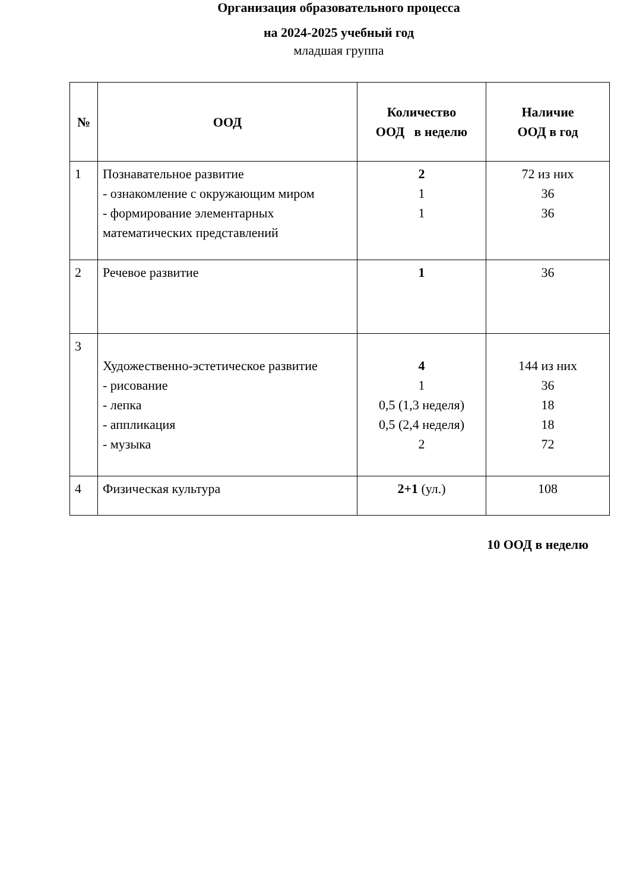Организация образовательного процесса
на 2024-2025 учебный год
младшая группа
| № | ООД | Количество ООД в неделю | Наличие ООД в год |
| --- | --- | --- | --- |
| 1 | Познавательное развитие - ознакомление с окружающим миром - формирование элементарных математических представлений | 2 1 1 | 72 из них 36 36 |
| 2 | Речевое развитие | 1 | 36 |
| 3 | Художественно-эстетическое развитие - рисование - лепка - аппликация - музыка | 4 1 0,5 (1,3 неделя) 0,5 (2,4 неделя) 2 | 144 из них 36 18 18 72 |
| 4 | Физическая культура | 2+1 (ул.) | 108 |
10 ООД в неделю